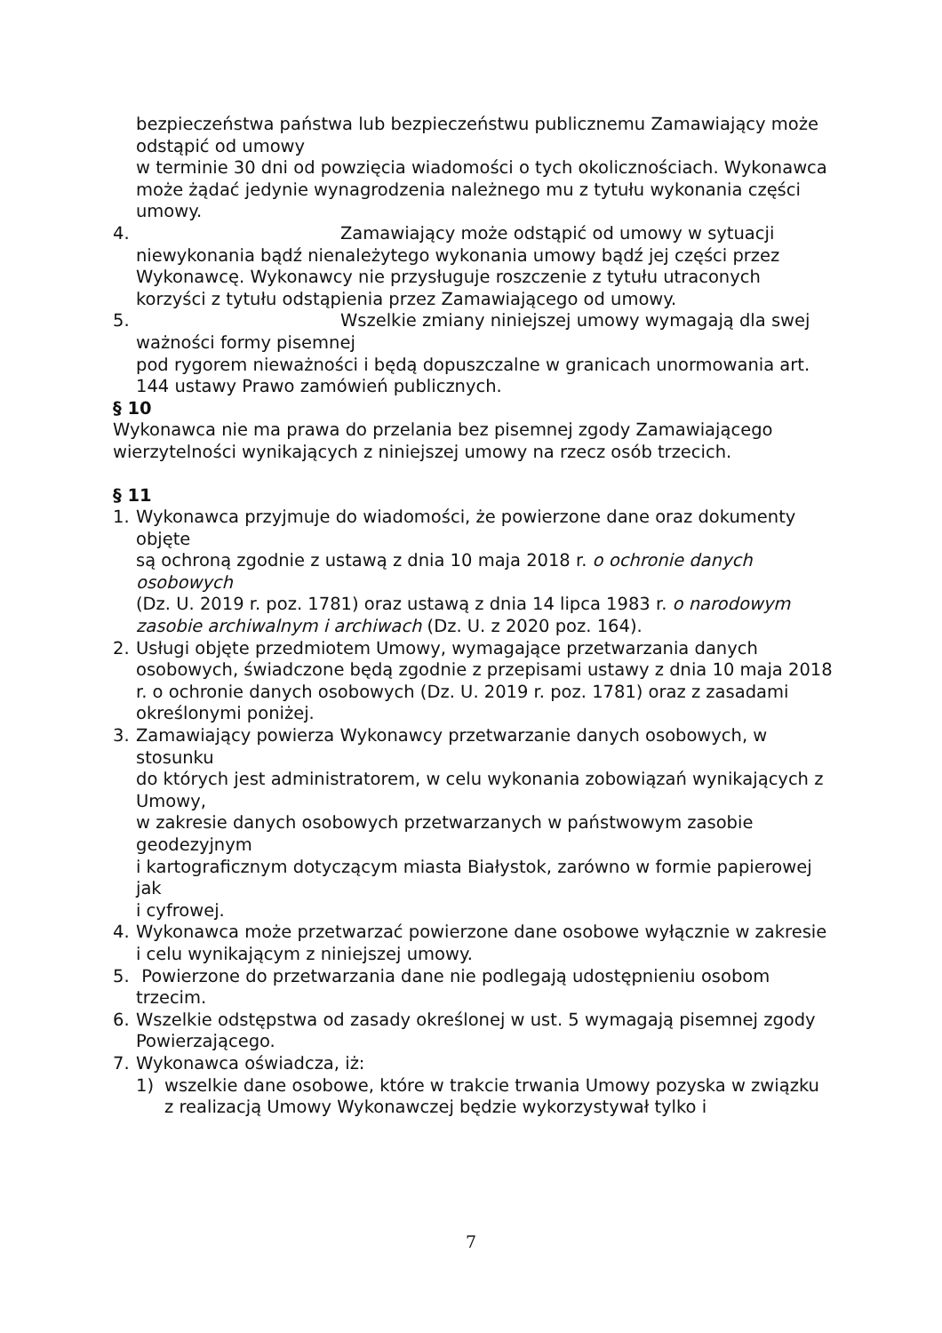bezpieczeństwa państwa lub bezpieczeństwu publicznemu Zamawiający może odstąpić od umowy
w terminie 30 dni od powzięcia wiadomości o tych okolicznościach. Wykonawca może żądać jedynie wynagrodzenia należnego mu z tytułu wykonania części umowy.
4. Zamawiający może odstąpić od umowy w sytuacji niewykonania bądź nienależytego wykonania umowy bądź jej części przez Wykonawcę. Wykonawcy nie przysługuje roszczenie z tytułu utraconych korzyści z tytułu odstąpienia przez Zamawiającego od umowy.
5. Wszelkie zmiany niniejszej umowy wymagają dla swej ważności formy pisemnej
pod rygorem nieważności i będą dopuszczalne w granicach unormowania art. 144 ustawy Prawo zamówień publicznych.
§ 10
Wykonawca nie ma prawa do przelania bez pisemnej zgody Zamawiającego wierzytelności wynikających z niniejszej umowy na rzecz osób trzecich.
§ 11
1. Wykonawca przyjmuje do wiadomości, że powierzone dane oraz dokumenty objęte
są ochroną zgodnie z ustawą z dnia 10 maja 2018 r. o ochronie danych osobowych
(Dz. U. 2019 r. poz. 1781) oraz ustawą z dnia 14 lipca 1983 r. o narodowym zasobie archiwalnym i archiwach (Dz. U. z 2020 poz. 164).
2. Usługi objęte przedmiotem Umowy, wymagające przetwarzania danych osobowych, świadczone będą zgodnie z przepisami ustawy z dnia 10 maja 2018 r. o ochronie danych osobowych (Dz. U. 2019 r. poz. 1781) oraz z zasadami określonymi poniżej.
3. Zamawiający powierza Wykonawcy przetwarzanie danych osobowych, w stosunku
do których jest administratorem, w celu wykonania zobowiązań wynikających z Umowy,
w zakresie danych osobowych przetwarzanych w państwowym zasobie geodezyjnym
i kartograficznym dotyczącym miasta Białystok, zarówno w formie papierowej jak
i cyfrowej.
4. Wykonawca może przetwarzać powierzone dane osobowe wyłącznie w zakresie i celu wynikającym z niniejszej umowy.
5. Powierzone do przetwarzania dane nie podlegają udostępnieniu osobom trzecim.
6. Wszelkie odstępstwa od zasady określonej w ust. 5 wymagają pisemnej zgody Powierzającego.
7. Wykonawca oświadcza, iż:
1) wszelkie dane osobowe, które w trakcie trwania Umowy pozyska w związku
z realizacją Umowy Wykonawczej będzie wykorzystywał tylko i
7